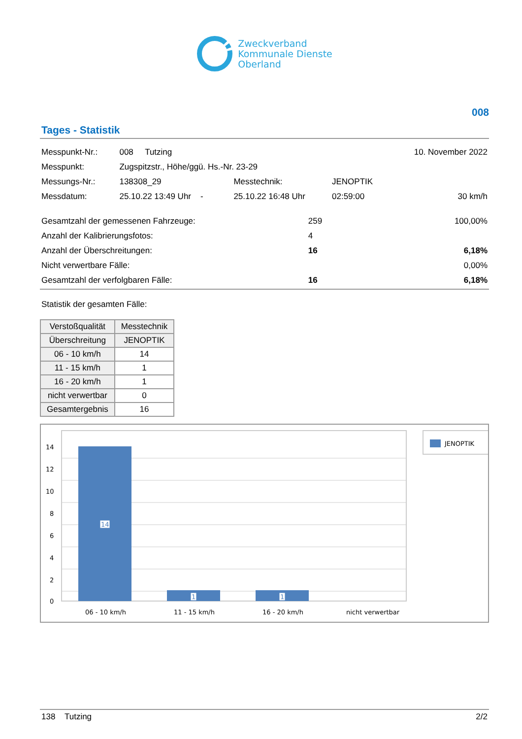Zweckverband
Kommunale Dienste
Oberland
008
Tages - Statistik
| Messpunkt-Nr.: | 008 Tutzing | | | 10. November 2022 |
| Messpunkt: | Zugspitzstr., Höhe/ggü. Hs.-Nr. 23-29 | | | |
| Messungs-Nr.: | 138308_29 | Messtechnik: | JENOPTIK | |
| Messdatum: | 25.10.22 13:49 Uhr - | 25.10.22 16:48 Uhr | 02:59:00 | 30 km/h |
| Gesamtzahl der gemessenen Fahrzeuge: | 259 | 100,00% |
| Anzahl der Kalibrierungsfotos: | 4 | |
| Anzahl der Überschreitungen: | 16 | 6,18% |
| Nicht verwertbare Fälle: | | 0,00% |
| Gesamtzahl der verfolgbaren Fälle: | 16 | 6,18% |
Statistik der gesamten Fälle:
| Verstoßqualität | Messtechnik |
| --- | --- |
| Überschreitung | JENOPTIK |
| 06 - 10 km/h | 14 |
| 11 - 15 km/h | 1 |
| 16 - 20 km/h | 1 |
| nicht verwertbar | 0 |
| Gesamtergebnis | 16 |
14
12
10
8
6
4
2
0
14
1
1
06 - 10 km/h
11 - 15 km/h
16 - 20 km/h
nicht verwertbar
JENOPTIK
138 Tutzing 2/2